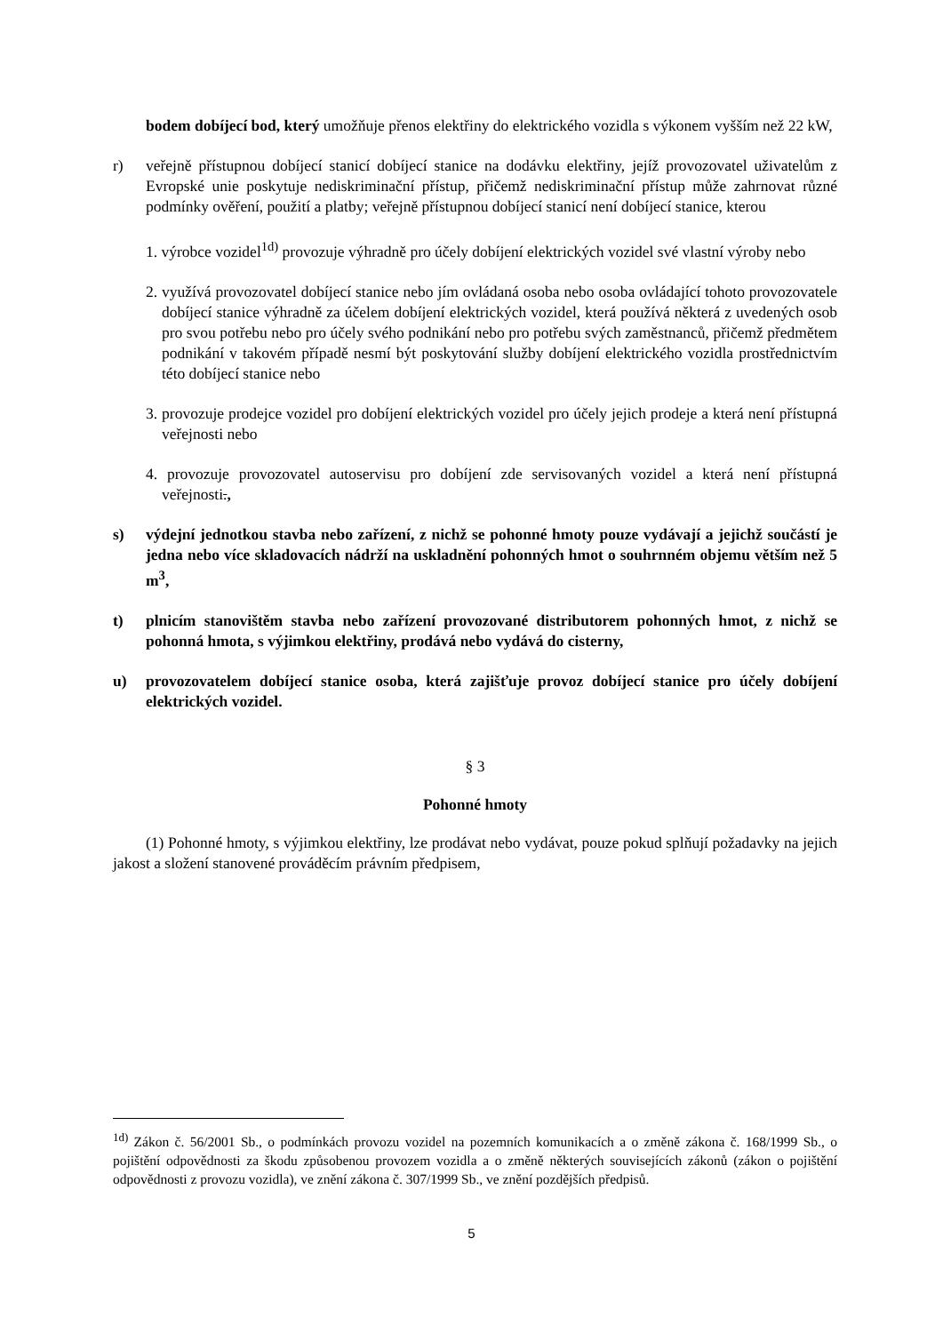bodem dobíjecí bod, který umožňuje přenos elektřiny do elektrického vozidla s výkonem vyšším než 22 kW,
r) veřejně přístupnou dobíjecí stanicí dobíjecí stanice na dodávku elektřiny, jejíž provozovatel uživatelům z Evropské unie poskytuje nediskriminační přístup, přičemž nediskriminační přístup může zahrnovat různé podmínky ověření, použití a platby; veřejně přístupnou dobíjecí stanicí není dobíjecí stanice, kterou
1. výrobce vozidel<sup>1d)</sup> provozuje výhradně pro účely dobíjení elektrických vozidel své vlastní výroby nebo
2. využívá provozovatel dobíjecí stanice nebo jím ovládaná osoba nebo osoba ovládající tohoto provozovatele dobíjecí stanice výhradně za účelem dobíjení elektrických vozidel, která používá některá z uvedených osob pro svou potřebu nebo pro účely svého podnikání nebo pro potřebu svých zaměstnanců, přičemž předmětem podnikání v takovém případě nesmí být poskytování služby dobíjení elektrického vozidla prostřednictvím této dobíjecí stanice nebo
3. provozuje prodejce vozidel pro dobíjení elektrických vozidel pro účely jejich prodeje a která není přístupná veřejnosti nebo
4. provozuje provozovatel autoservisu pro dobíjení zde servisovaných vozidel a která není přístupná veřejnosti.,
s) výdejní jednotkou stavba nebo zařízení, z nichž se pohonné hmoty pouze vydávají a jejichž součástí je jedna nebo více skladovacích nádrží na uskladnění pohonných hmot o souhrnném objemu větším než 5 m<sup>3</sup>,
t) plnicím stanovištěm stavba nebo zařízení provozované distributorem pohonných hmot, z nichž se pohonná hmota, s výjimkou elektřiny, prodává nebo vydává do cisterny,
u) provozovatelem dobíjecí stanice osoba, která zajišťuje provoz dobíjecí stanice pro účely dobíjení elektrických vozidel.
§ 3
Pohonné hmoty
(1) Pohonné hmoty, s výjimkou elektřiny, lze prodávat nebo vydávat, pouze pokud splňují požadavky na jejich jakost a složení stanovené prováděcím právním předpisem,
<sup>1d)</sup> Zákon č. 56/2001 Sb., o podmínkách provozu vozidel na pozemních komunikacích a o změně zákona č. 168/1999 Sb., o pojištění odpovědnosti za škodu způsobenou provozem vozidla a o změně některých souvisejících zákonů (zákon o pojištění odpovědnosti z provozu vozidla), ve znění zákona č. 307/1999 Sb., ve znění pozdějších předpisů.
5